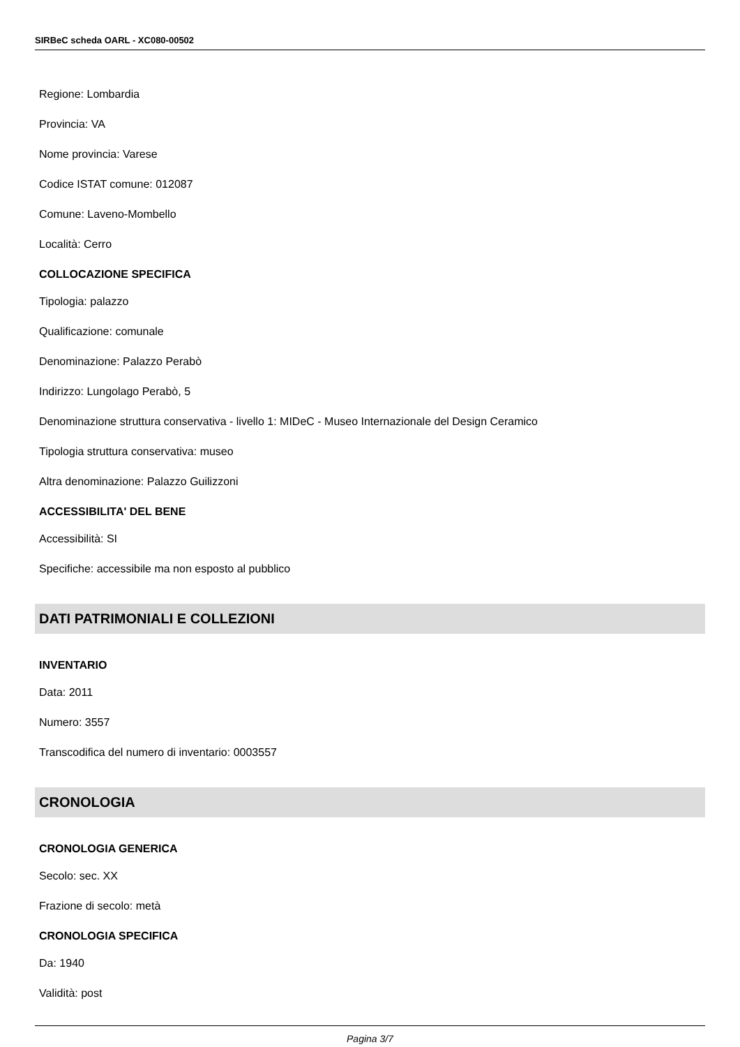SIRBeC scheda OARL - XC080-00502
Regione: Lombardia
Provincia: VA
Nome provincia: Varese
Codice ISTAT comune: 012087
Comune: Laveno-Mombello
Località: Cerro
COLLOCAZIONE SPECIFICA
Tipologia: palazzo
Qualificazione: comunale
Denominazione: Palazzo Perabò
Indirizzo: Lungolago Perabò, 5
Denominazione struttura conservativa - livello 1: MIDeC - Museo Internazionale del Design Ceramico
Tipologia struttura conservativa: museo
Altra denominazione: Palazzo Guilizzoni
ACCESSIBILITA' DEL BENE
Accessibilità: SI
Specifiche: accessibile ma non esposto al pubblico
DATI PATRIMONIALI E COLLEZIONI
INVENTARIO
Data: 2011
Numero: 3557
Transcodifica del numero di inventario: 0003557
CRONOLOGIA
CRONOLOGIA GENERICA
Secolo: sec. XX
Frazione di secolo: metà
CRONOLOGIA SPECIFICA
Da: 1940
Validità: post
Pagina 3/7